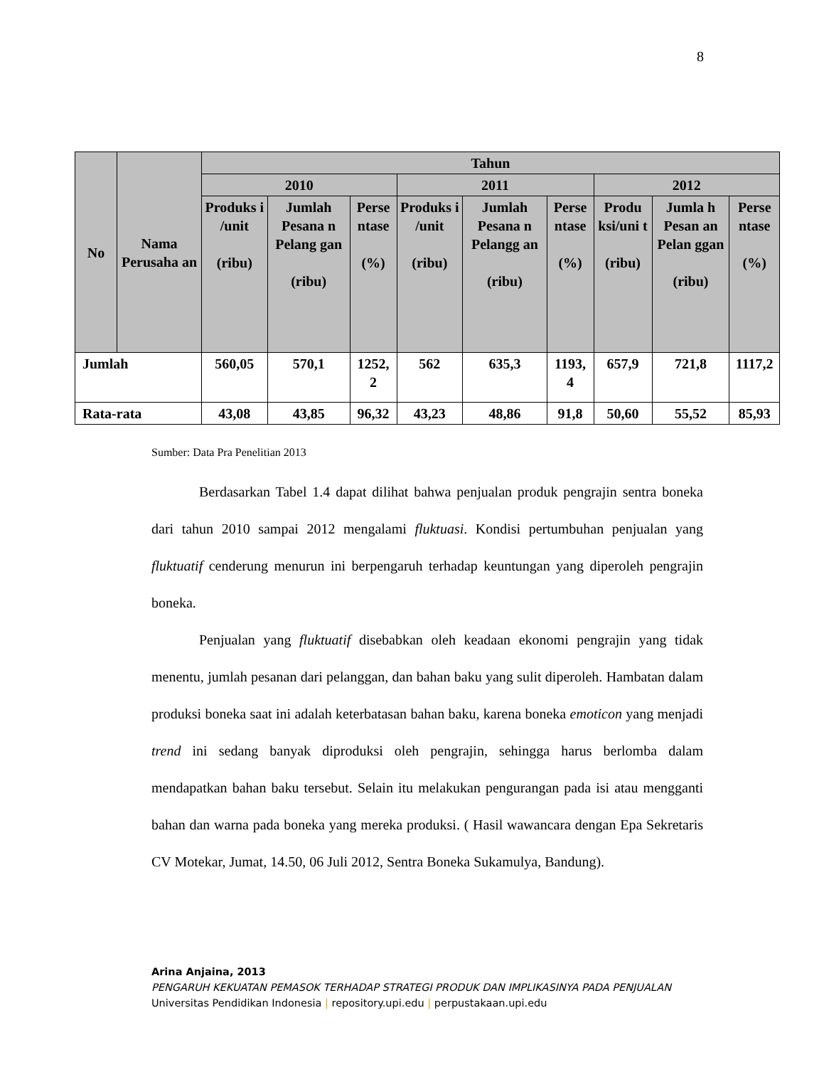8
| No | Nama Perusaha an | Tahun | | | | | | | | |
| --- | --- | --- | --- | --- | --- | --- | --- | --- | --- | --- |
| | | 2010 | | | 2011 | | | 2012 | | |
| | | Produks i /unit (ribu) | Jumlah Pesana n Pelang gan (ribu) | Perse ntase (%) | Produks i /unit (ribu) | Jumlah Pesana n Pelangg an (ribu) | Perse ntase (%) | Produ ksi/uni t (ribu) | Jumla h Pesan an Pelan ggan (ribu) | Perse ntase (%) |
| Jumlah | | 560,05 | 570,1 | 1252, 2 | 562 | 635,3 | 1193, 4 | 657,9 | 721,8 | 1117,2 |
| Rata-rata | | 43,08 | 43,85 | 96,32 | 43,23 | 48,86 | 91,8 | 50,60 | 55,52 | 85,93 |
Sumber: Data Pra Penelitian 2013
Berdasarkan Tabel 1.4 dapat dilihat bahwa penjualan produk pengrajin sentra boneka dari tahun 2010 sampai 2012 mengalami fluktuasi. Kondisi pertumbuhan penjualan yang fluktuatif cenderung menurun ini berpengaruh terhadap keuntungan yang diperoleh pengrajin boneka.
Penjualan yang fluktuatif disebabkan oleh keadaan ekonomi pengrajin yang tidak menentu, jumlah pesanan dari pelanggan, dan bahan baku yang sulit diperoleh. Hambatan dalam produksi boneka saat ini adalah keterbatasan bahan baku, karena boneka emoticon yang menjadi trend ini sedang banyak diproduksi oleh pengrajin, sehingga harus berlomba dalam mendapatkan bahan baku tersebut. Selain itu melakukan pengurangan pada isi atau mengganti bahan dan warna pada boneka yang mereka produksi. ( Hasil wawancara dengan Epa Sekretaris CV Motekar, Jumat, 14.50, 06 Juli 2012, Sentra Boneka Sukamulya, Bandung).
Arina Anjaina, 2013
PENGARUH KEKUATAN PEMASOK TERHADAP STRATEGI PRODUK DAN IMPLIKASINYA PADA PENJUALAN
Universitas Pendidikan Indonesia | repository.upi.edu | perpustakaan.upi.edu